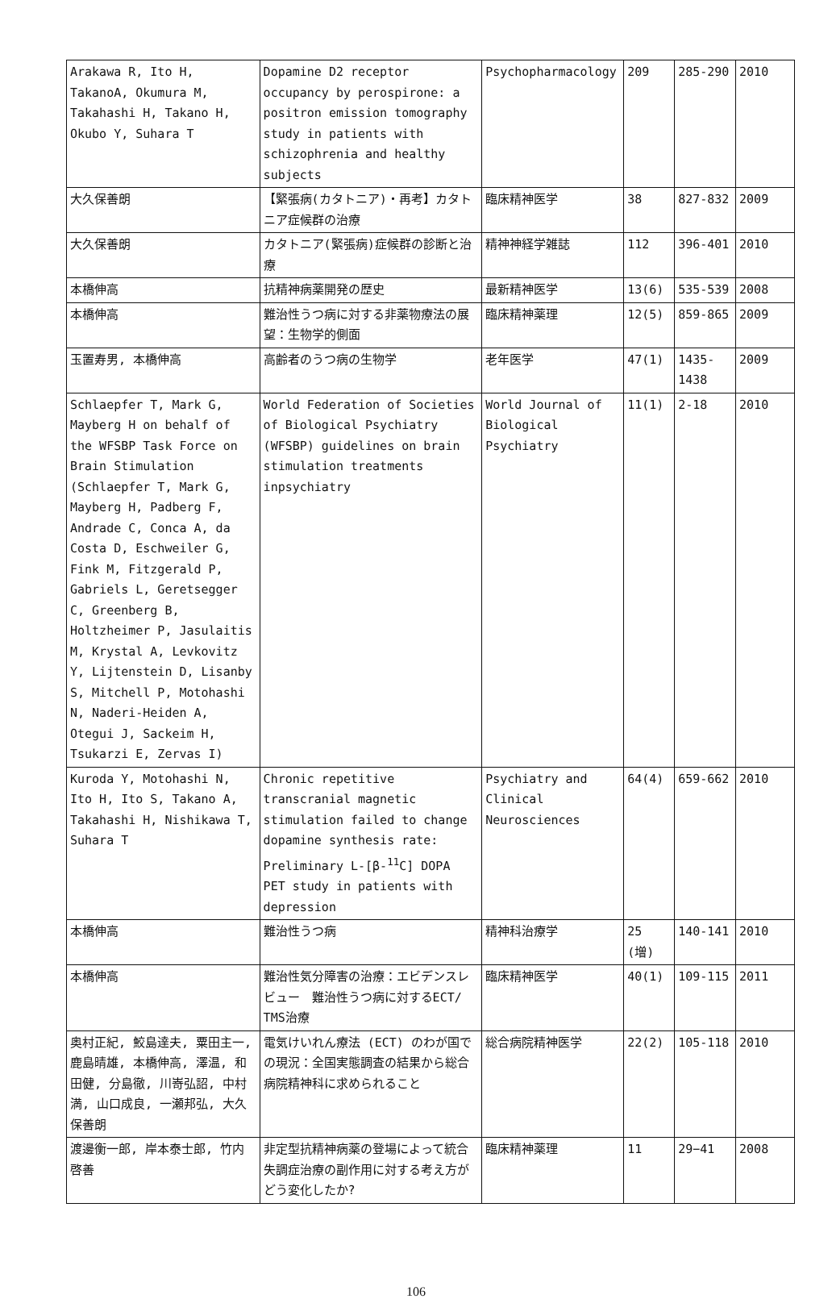| Arakawa R, Ito H, TakanoA, Okumura M, Takahashi H, Takano H, Okubo Y, Suhara T | Dopamine D2 receptor occupancy by perospirone: a positron emission tomography study in patients with schizophrenia and healthy subjects | Psychopharmacology | 209 | 285-290 | 2010 |
| 大久保善朗 | 【緊張病(カタトニア)・再考】カタトニア症候群の治療 | 臨床精神医学 | 38 | 827-832 | 2009 |
| 大久保善朗 | カタトニア(緊張病)症候群の診断と治療 | 精神神経学雑誌 | 112 | 396-401 | 2010 |
| 本橋伸高 | 抗精神病薬開発の歴史 | 最新精神医学 | 13(6) | 535-539 | 2008 |
| 本橋伸高 | 難治性うつ病に対する非薬物療法の展望：生物学的側面 | 臨床精神薬理 | 12(5) | 859-865 | 2009 |
| 玉置寿男, 本橋伸高 | 高齢者のうつ病の生物学 | 老年医学 | 47(1) | 1435-1438 | 2009 |
| Schlaepfer T, Mark G, Mayberg H on behalf of the WFSBP Task Force on Brain Stimulation (Schlaepfer T, Mark G, Mayberg H, Padberg F, Andrade C, Conca A, da Costa D, Eschweiler G, Fink M, Fitzgerald P, Gabriels L, Geretsegger C, Greenberg B, Holtzheimer P, Jasulaitis M, Krystal A, Levkovitz Y, Lijtenstein D, Lisanby S, Mitchell P, Motohashi N, Naderi-Heiden A, Otegui J, Sackeim H, Tsukarzi E, Zervas I) | World Federation of Societies of Biological Psychiatry (WFSBP) guidelines on brain stimulation treatments inpsychiatry | World Journal of Biological Psychiatry | 11(1) | 2-18 | 2010 |
| Kuroda Y, Motohashi N, Ito H, Ito S, Takano A, Takahashi H, Nishikawa T, Suhara T | Chronic repetitive transcranial magnetic stimulation failed to change dopamine synthesis rate: Preliminary L-[β-<sup>11</sup>C] DOPA PET study in patients with depression | Psychiatry and Clinical Neurosciences | 64(4) | 659-662 | 2010 |
| 本橋伸高 | 難治性うつ病 | 精神科治療学 | 25 (増) | 140-141 | 2010 |
| 本橋伸高 | 難治性気分障害の治療：エビデンスレビュー 難治性うつ病に対するECT/ TMS治療 | 臨床精神医学 | 40(1) | 109-115 | 2011 |
| 奥村正紀, 鮫島達夫, 粟田主一, 鹿島晴雄, 本橋伸高, 澤温, 和田健, 分島徹, 川嵜弘詔, 中村満, 山口成良, 一瀬邦弘, 大久保善朗 | 電気けいれん療法 (ECT) のわが国での現況：全国実態調査の結果から総合病院精神科に求められること | 総合病院精神医学 | 22(2) | 105-118 | 2010 |
| 渡邊衡一郎, 岸本泰士郎, 竹内啓善 | 非定型抗精神病薬の登場によって統合失調症治療の副作用に対する考え方がどう変化したか? | 臨床精神薬理 | 11 | 29−41 | 2008 |
106